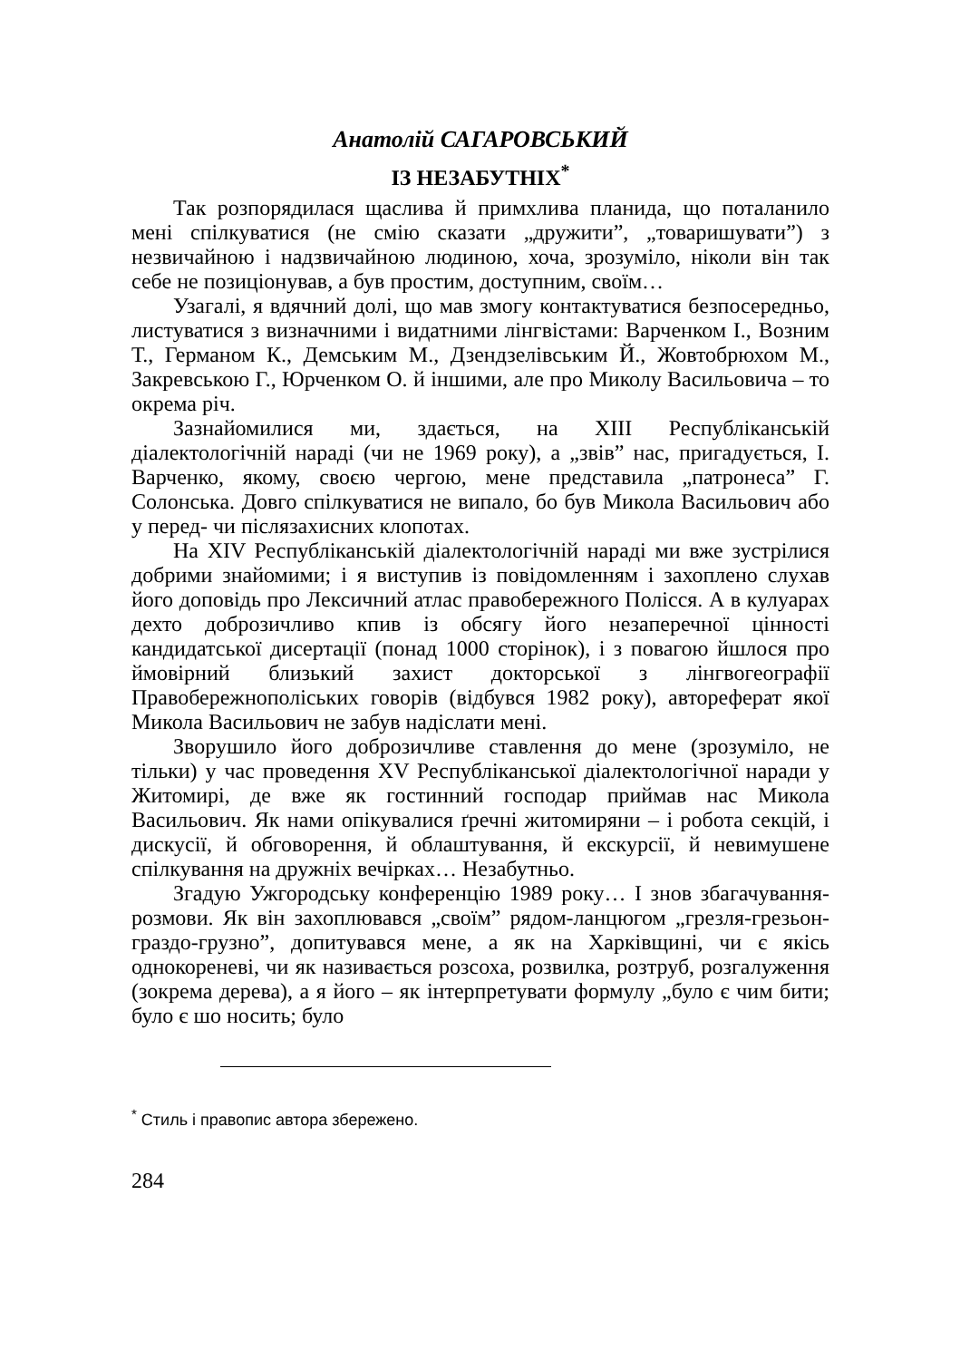Анатолій САГАРОВСЬКИЙ
ІЗ НЕЗАБУТНІХ<sup>*</sup>
Так розпорядилася щаслива й примхлива планида, що поталанило мені спілкуватися (не смію сказати „дружити”, „товаришувати”) з незвичайною і надзвичайною людиною, хоча, зрозуміло, ніколи він так себе не позиціонував, а був простим, доступним, своїм…
Узагалі, я вдячний долі, що мав змогу контактуватися безпосередньо, листуватися з визначними і видатними лінгвістами: Варченком І., Возним Т., Германом К., Демським М., Дзендзелівським Й., Жовтобрюхом М., Закревською Г., Юрченком О. й іншими, але про Миколу Васильовича – то окрема річ.
Зазнайомилися ми, здається, на XIII Республіканській діалектологічній нараді (чи не 1969 року), а „звів” нас, пригадується, І. Варченко, якому, своєю чергою, мене представила „патронеса” Г. Солонська. Довго спілкуватися не випало, бо був Микола Васильович або у перед- чи післязахисних клопотах.
На XIV Республіканській діалектологічній нараді ми вже зустрілися добрими знайомими; і я виступив із повідомленням і захоплено слухав його доповідь про Лексичний атлас правобережного Полісся. А в кулуарах дехто доброзичливо кпив із обсягу його незаперечної цінності кандидатської дисертації (понад 1000 сторінок), і з повагою йшлося про ймовірний близький захист докторської з лінгвогеографії Правобережнополіських говорів (відбувся 1982 року), автореферат якої Микола Васильович не забув надіслати мені.
Зворушило його доброзичливе ставлення до мене (зрозуміло, не тільки) у час проведення XV Республіканської діалектологічної наради у Житомирі, де вже як гостинний господар приймав нас Микола Васильович. Як нами опікувалися ґречні житомиряни – і робота секцій, і дискусії, й обговорення, й облаштування, й екскурсії, й невимушене спілкування на дружніх вечірках… Незабутньо.
Згадую Ужгородську конференцію 1989 року… І знов збагачування-розмови. Як він захоплювався „своїм” рядом-ланцюгом „грезля-грезьон-граздо-грузно”, допитувався мене, а як на Харківщині, чи є якісь однокореневі, чи як називається розсоха, розвилка, розтруб, розгалуження (зокрема дерева), а я його – як інтерпретувати формулу „було є чим бити; було є шо носить; було
<sup>*</sup> Стиль і правопис автора збережено.
284